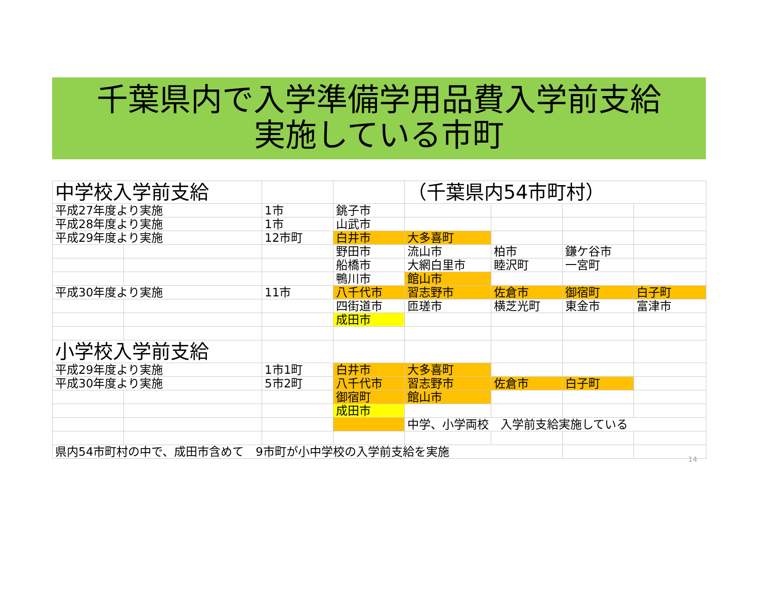千葉県内で入学準備学用品費入学前支給
実施している市町
| 中学校入学前支給 | | | | （千葉県内54市町村） | | | |
| 平成27年度より実施 | | 1市 | 銚子市 | | | | |
| 平成28年度より実施 | | 1市 | 山武市 | | | | |
| 平成29年度より実施 | | 12市町 | 白井市 | 大多喜町 | | | |
| | | | 野田市 | 流山市 | 柏市 | 鎌ケ谷市 | |
| | | | 船橋市 | 大網白里市 | 睦沢町 | 一宮町 | |
| | | | 鴨川市 | 館山市 | | | |
| 平成30年度より実施 | | 11市 | 八千代市 | 習志野市 | 佐倉市 | 御宿町 | 白子町 |
| | | | 四街道市 | 匝瑳市 | 横芝光町 | 東金市 | 富津市 |
| | | | 成田市 | | | | |
| 小学校入学前支給 | | | | | | | |
| 平成29年度より実施 | | 1市1町 | 白井市 | 大多喜町 | | | |
| 平成30年度より実施 | | 5市2町 | 八千代市 | 習志野市 | 佐倉市 | 白子町 | |
| | | | 御宿町 | 館山市 | | | |
| | | | 成田市 | | | | |
| | | | | 中学、小学両校 入学前支給実施している | | | |
| 県内54市町村の中で、成田市含めて 9市町が小中学校の入学前支給を実施 | | | | | | | |
14